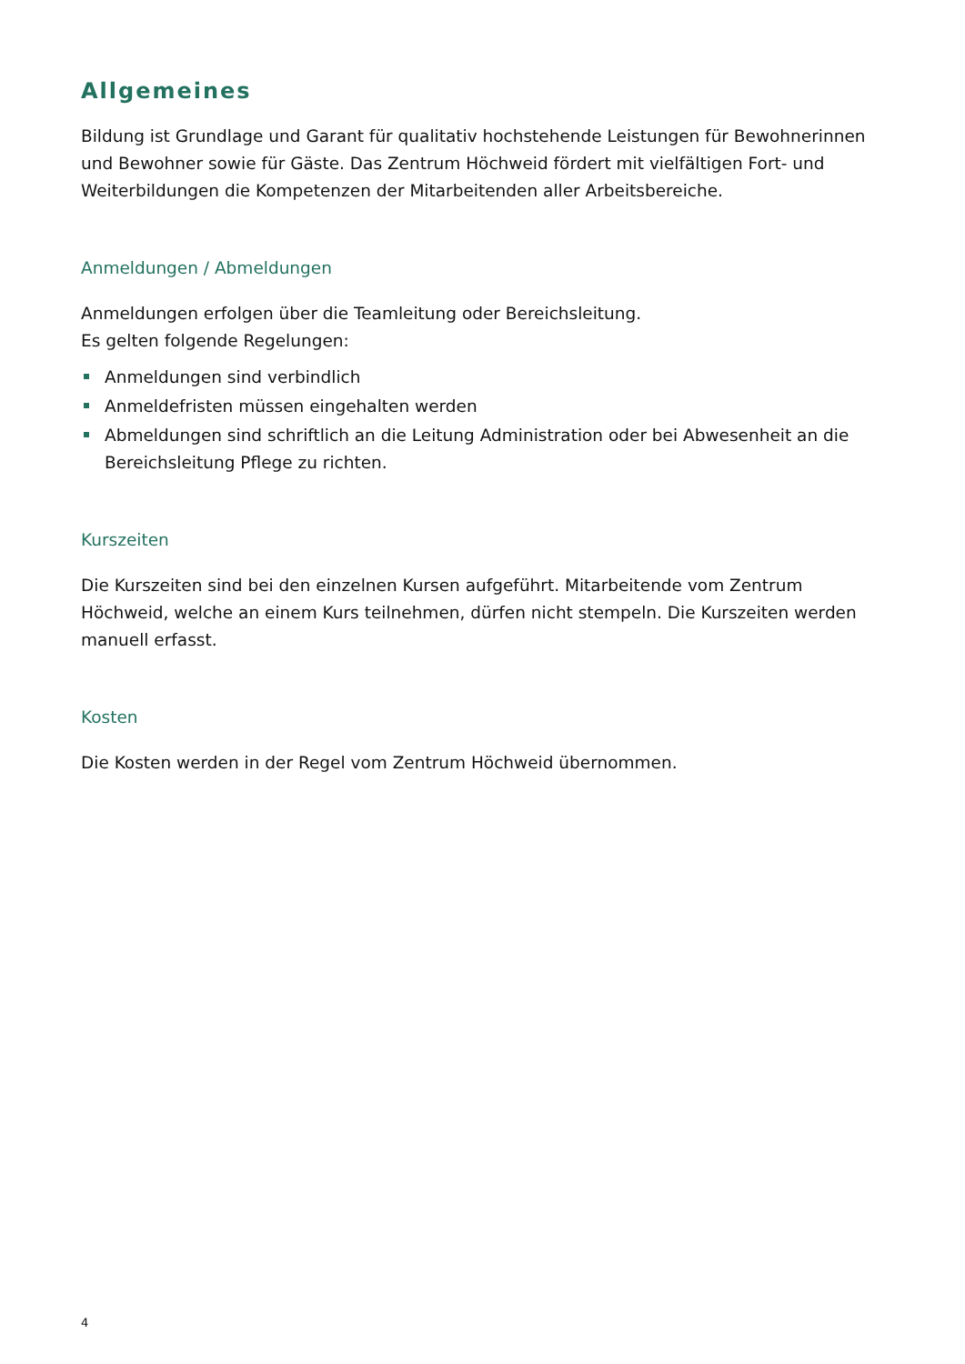Allgemeines
Bildung ist Grundlage und Garant für qualitativ hochstehende Leistungen für Bewohnerinnen und Bewohner sowie für Gäste. Das Zentrum Höchweid fördert mit vielfältigen Fort- und Weiterbildungen die Kompetenzen der Mitarbeitenden aller Arbeitsbereiche.
Anmeldungen / Abmeldungen
Anmeldungen erfolgen über die Teamleitung oder Bereichsleitung.
Es gelten folgende Regelungen:
Anmeldungen sind verbindlich
Anmeldefristen müssen eingehalten werden
Abmeldungen sind schriftlich an die Leitung Administration oder bei Abwesenheit an die Bereichsleitung Pflege zu richten.
Kurszeiten
Die Kurszeiten sind bei den einzelnen Kursen aufgeführt. Mitarbeitende vom Zentrum Höchweid, welche an einem Kurs teilnehmen, dürfen nicht stempeln. Die Kurszeiten werden manuell erfasst.
Kosten
Die Kosten werden in der Regel vom Zentrum Höchweid übernommen.
4